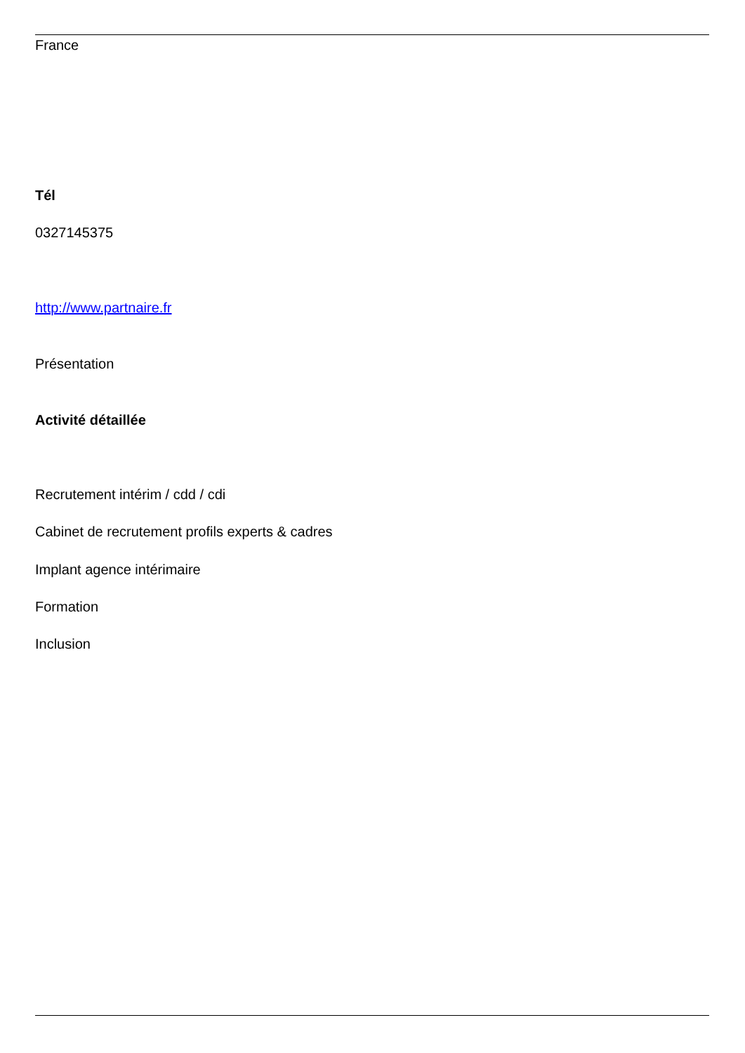France
Tél
0327145375
http://www.partnaire.fr
Présentation
Activité détaillée
Recrutement intérim / cdd / cdi
Cabinet de recrutement profils experts & cadres
Implant agence intérimaire
Formation
Inclusion